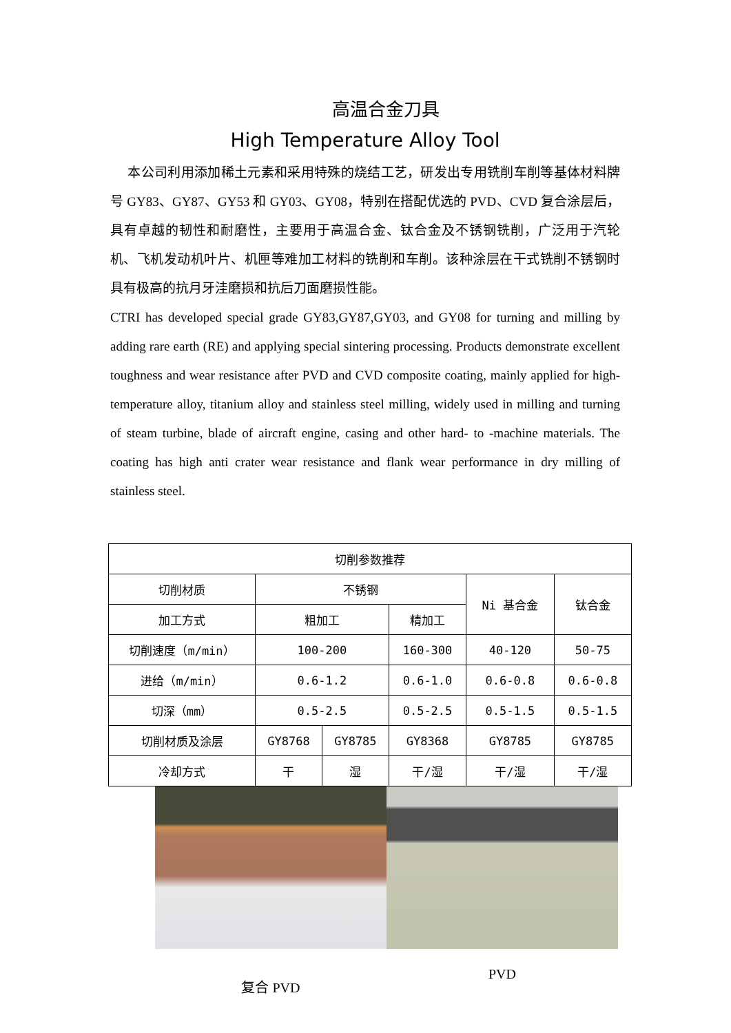高温合金刀具
High Temperature Alloy Tool
本公司利用添加稀土元素和采用特殊的烧结工艺，研发出专用铣削车削等基体材料牌号 GY83、GY87、GY53 和 GY03、GY08，特别在搭配优选的 PVD、CVD 复合涂层后，具有卓越的韧性和耐磨性，主要用于高温合金、钛合金及不锈钢铣削，广泛用于汽轮机、飞机发动机叶片、机匣等难加工材料的铣削和车削。该种涂层在干式铣削不锈钢时具有极高的抗月牙洼磨损和抗后刀面磨损性能。
CTRI has developed special grade GY83,GY87,GY03, and GY08 for turning and milling by adding rare earth (RE) and applying special sintering processing. Products demonstrate excellent toughness and wear resistance after PVD and CVD composite coating, mainly applied for high-temperature alloy, titanium alloy and stainless steel milling, widely used in milling and turning of steam turbine, blade of aircraft engine, casing and other hard- to -machine materials. The coating has high anti crater wear resistance and flank wear performance in dry milling of stainless steel.
| 切削参数推荐 | | | | | |
| 切削材质 | 不锈钢 | | | Ni 基合金 | 钛合金 |
| 加工方式 | 粗加工 | | 精加工 | | |
| 切削速度（m/min） | 100-200 | | 160-300 | 40-120 | 50-75 |
| 进给（m/min） | 0.6-1.2 | | 0.6-1.0 | 0.6-0.8 | 0.6-0.8 |
| 切深（mm） | 0.5-2.5 | | 0.5-2.5 | 0.5-1.5 | 0.5-1.5 |
| 切削材质及涂层 | GY8768 | GY8785 | GY8368 | GY8785 | GY8785 |
| 冷却方式 | 干 | 湿 | 干/湿 | 干/湿 | 干/湿 |
复合 PVD
PVD